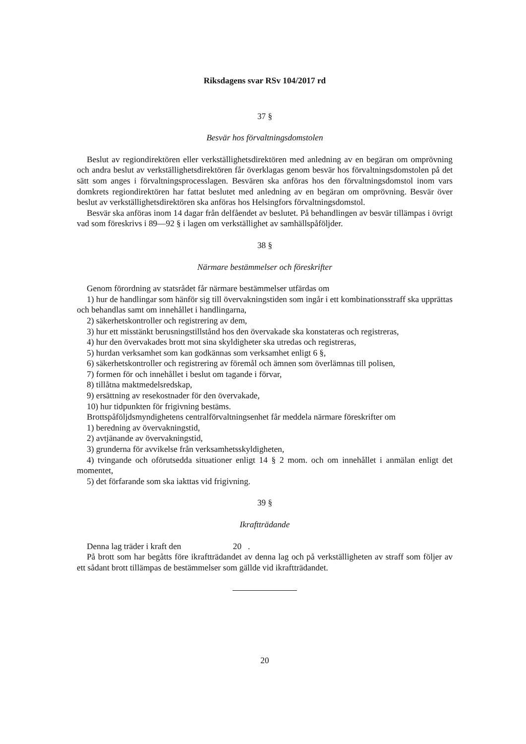Riksdagens svar RSv 104/2017 rd
37 §
Besvär hos förvaltningsdomstolen
Beslut av regiondirektören eller verkställighetsdirektören med anledning av en begäran om omprövning och andra beslut av verkställighetsdirektören får överklagas genom besvär hos förvaltningsdomstolen på det sätt som anges i förvaltningsprocesslagen. Besvären ska anföras hos den förvaltningsdomstol inom vars domkrets regiondirektören har fattat beslutet med anledning av en begäran om omprövning. Besvär över beslut av verkställighetsdirektören ska anföras hos Helsingfors förvaltningsdomstol.
Besvär ska anföras inom 14 dagar från delfåendet av beslutet. På behandlingen av besvär tillämpas i övrigt vad som föreskrivs i 89—92 § i lagen om verkställighet av samhällspåföljder.
38 §
Närmare bestämmelser och föreskrifter
Genom förordning av statsrådet får närmare bestämmelser utfärdas om
1) hur de handlingar som hänför sig till övervakningstiden som ingår i ett kombinationsstraff ska upprättas och behandlas samt om innehållet i handlingarna,
2) säkerhetskontroller och registrering av dem,
3) hur ett misstänkt berusningstillstånd hos den övervakade ska konstateras och registreras,
4) hur den övervakades brott mot sina skyldigheter ska utredas och registreras,
5) hurdan verksamhet som kan godkännas som verksamhet enligt 6 §,
6) säkerhetskontroller och registrering av föremål och ämnen som överlämnas till polisen,
7) formen för och innehållet i beslut om tagande i förvar,
8) tillåtna maktmedelsredskap,
9) ersättning av resekostnader för den övervakade,
10) hur tidpunkten för frigivning bestäms.
Brottspåföljdsmyndighetens centralförvaltningsenhet får meddela närmare föreskrifter om
1) beredning av övervakningstid,
2) avtjänande av övervakningstid,
3) grunderna för avvikelse från verksamhetsskyldigheten,
4) tvingande och oförutsedda situationer enligt 14 § 2 mom. och om innehållet i anmälan enligt det momentet,
5) det förfarande som ska iakttas vid frigivning.
39 §
Ikraftträdande
Denna lag träder i kraft den 20 .
På brott som har begåtts före ikraftträdandet av denna lag och på verkställigheten av straff som följer av ett sådant brott tillämpas de bestämmelser som gällde vid ikraftträdandet.
20